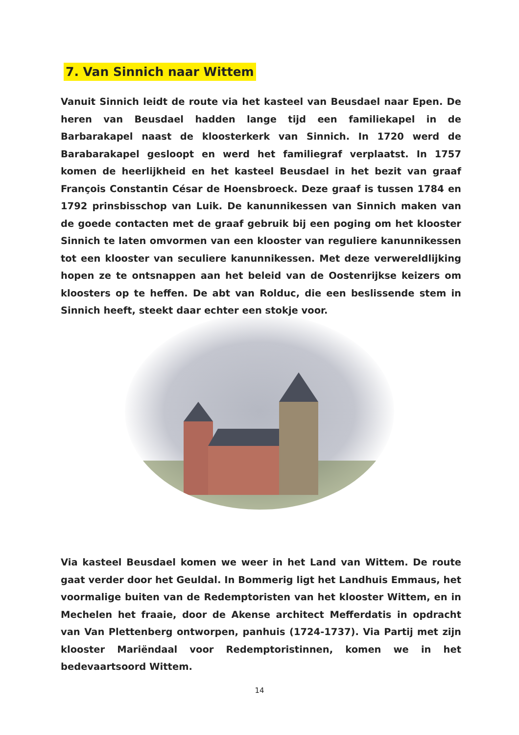7. Van Sinnich naar Wittem
Vanuit Sinnich leidt de route via het kasteel van Beusdael naar Epen. De heren van Beusdael hadden lange tijd een familiekapel in de Barbarakapel naast de kloosterkerk van Sinnich. In 1720 werd de Barabarakapel gesloopt en werd het familiegraf verplaatst. In 1757 komen de heerlijkheid en het kasteel Beusdael in het bezit van graaf François Constantin César de Hoensbroeck. Deze graaf is tussen 1784 en 1792 prinsbisschop van Luik. De kanunnikessen van Sinnich maken van de goede contacten met de graaf gebruik bij een poging om het klooster Sinnich te laten omvormen van een klooster van reguliere kanunnikessen tot een klooster van seculiere kanunnikessen. Met deze verwereldlijking hopen ze te ontsnappen aan het beleid van de Oostenrijkse keizers om kloosters op te heffen. De abt van Rolduc, die een beslissende stem in Sinnich heeft, steekt daar echter een stokje voor.
Via kasteel Beusdael komen we weer in het Land van Wittem. De route gaat verder door het Geuldal. In Bommerig ligt het Landhuis Emmaus, het voormalige buiten van de Redemptoristen van het klooster Wittem, en in Mechelen het fraaie, door de Akense architect Mefferdatis in opdracht van Van Plettenberg ontworpen, panhuis (1724-1737). Via Partij met zijn klooster Mariëndaal voor Redemptoristinnen, komen we in het bedevaartsoord Wittem.
14